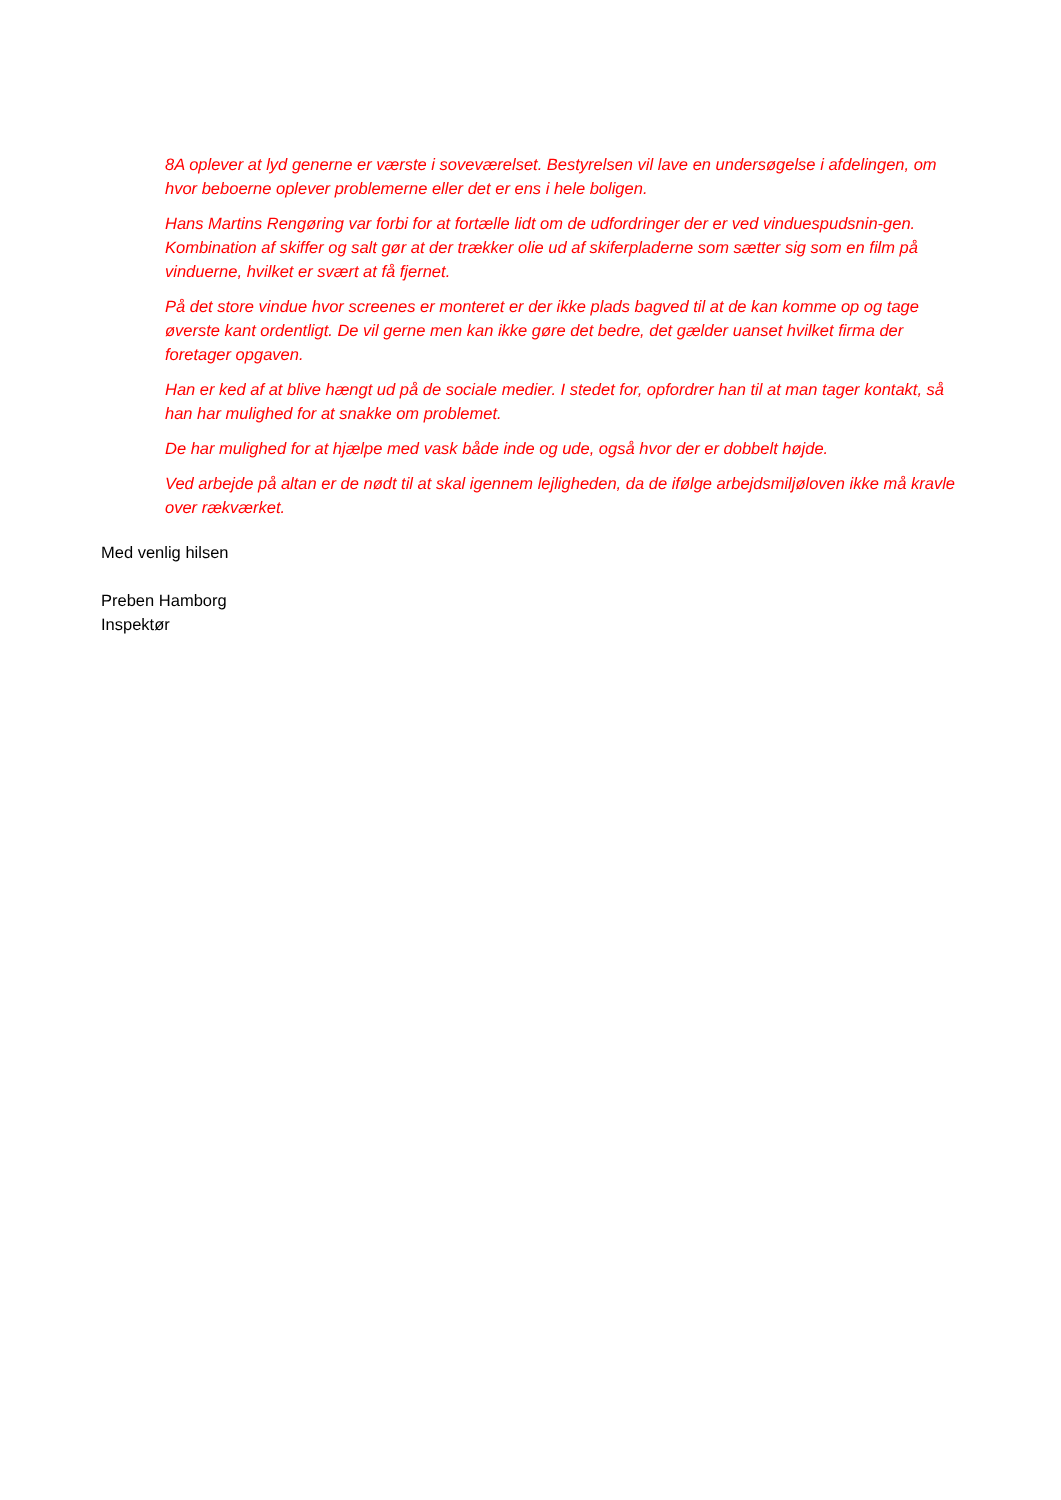8A oplever at lyd generne er værste i soveværelset. Bestyrelsen vil lave en undersøgelse i afdelingen, om hvor beboerne oplever problemerne eller det er ens i hele boligen.
Hans Martins Rengøring var forbi for at fortælle lidt om de udfordringer der er ved vinduespudsnin-gen. Kombination af skiffer og salt gør at der trækker olie ud af skiferpladerne som sætter sig som en film på vinduerne, hvilket er svært at få fjernet.
På det store vindue hvor screenes er monteret er der ikke plads bagved til at de kan komme op og tage øverste kant ordentligt. De vil gerne men kan ikke gøre det bedre, det gælder uanset hvilket firma der foretager opgaven.
Han er ked af at blive hængt ud på de sociale medier. I stedet for, opfordrer han til at man tager kontakt, så han har mulighed for at snakke om problemet.
De har mulighed for at hjælpe med vask både inde og ude, også hvor der er dobbelt højde.
Ved arbejde på altan er de nødt til at skal igennem lejligheden, da de ifølge arbejdsmiljøloven ikke må kravle over rækværket.
Med venlig hilsen
Preben Hamborg
Inspektør